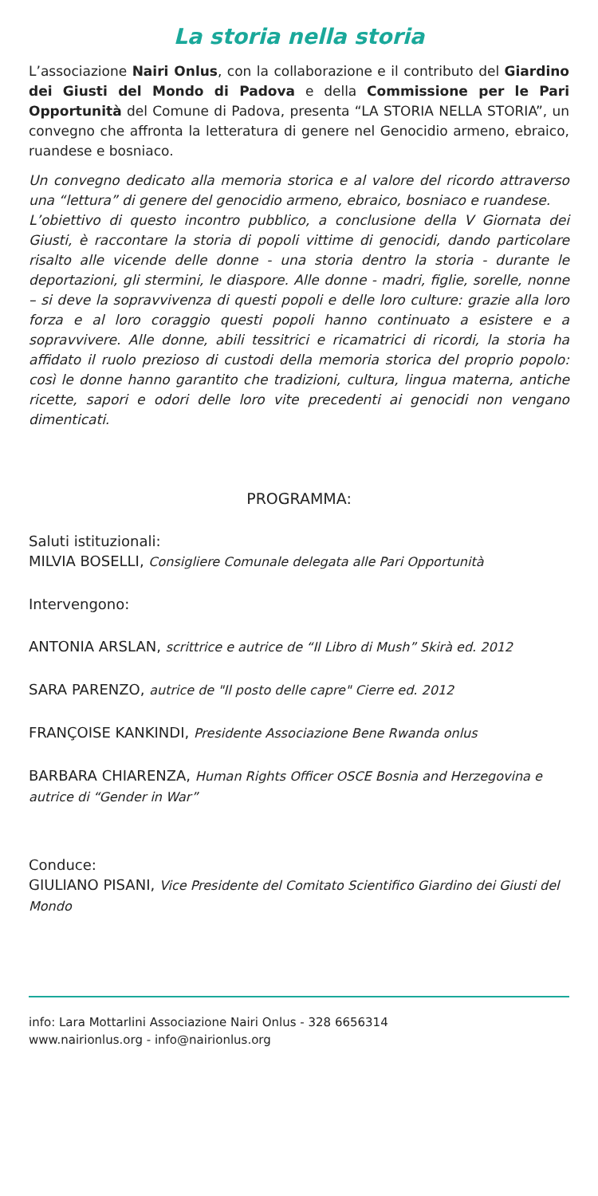La storia nella storia
L’associazione Nairi Onlus, con la collaborazione e il contributo del Giardino dei Giusti del Mondo di Padova e della Commissione per le Pari Opportunità del Comune di Padova, presenta “LA STORIA NELLA STORIA”, un convegno che affronta la letteratura di genere nel Genocidio armeno, ebraico, ruandese e bosniaco.
Un convegno dedicato alla memoria storica e al valore del ricordo attraverso una “lettura” di genere del genocidio armeno, ebraico, bosniaco e ruandese.
L’obiettivo di questo incontro pubblico, a conclusione della V Giornata dei Giusti, è raccontare la storia di popoli vittime di genocidi, dando particolare risalto alle vicende delle donne - una storia dentro la storia - durante le deportazioni, gli stermini, le diaspore. Alle donne - madri, figlie, sorelle, nonne – si deve la sopravvivenza di questi popoli e delle loro culture: grazie alla loro forza e al loro coraggio questi popoli hanno continuato a esistere e a sopravvivere. Alle donne, abili tessitrici e ricamatrici di ricordi, la storia ha affidato il ruolo prezioso di custodi della memoria storica del proprio popolo: così le donne hanno garantito che tradizioni, cultura, lingua materna, antiche ricette, sapori e odori delle loro vite precedenti ai genocidi non vengano dimenticati.
PROGRAMMA:
Saluti istituzionali:
MILVIA BOSELLI, Consigliere Comunale delegata alle Pari Opportunità
Intervengono:
ANTONIA ARSLAN, scrittrice e autrice de “Il Libro di Mush” Skirà ed. 2012
SARA PARENZO, autrice de "Il posto delle capre" Cierre ed. 2012
FRANÇOISE KANKINDI, Presidente Associazione Bene Rwanda onlus
BARBARA CHIARENZA, Human Rights Officer OSCE Bosnia and Herzegovina e autrice di “Gender in War”
Conduce:
GIULIANO PISANI, Vice Presidente del Comitato Scientifico Giardino dei Giusti del Mondo
info: Lara Mottarlini Associazione Nairi Onlus - 328 6656314
www.nairionlus.org - info@nairionlus.org